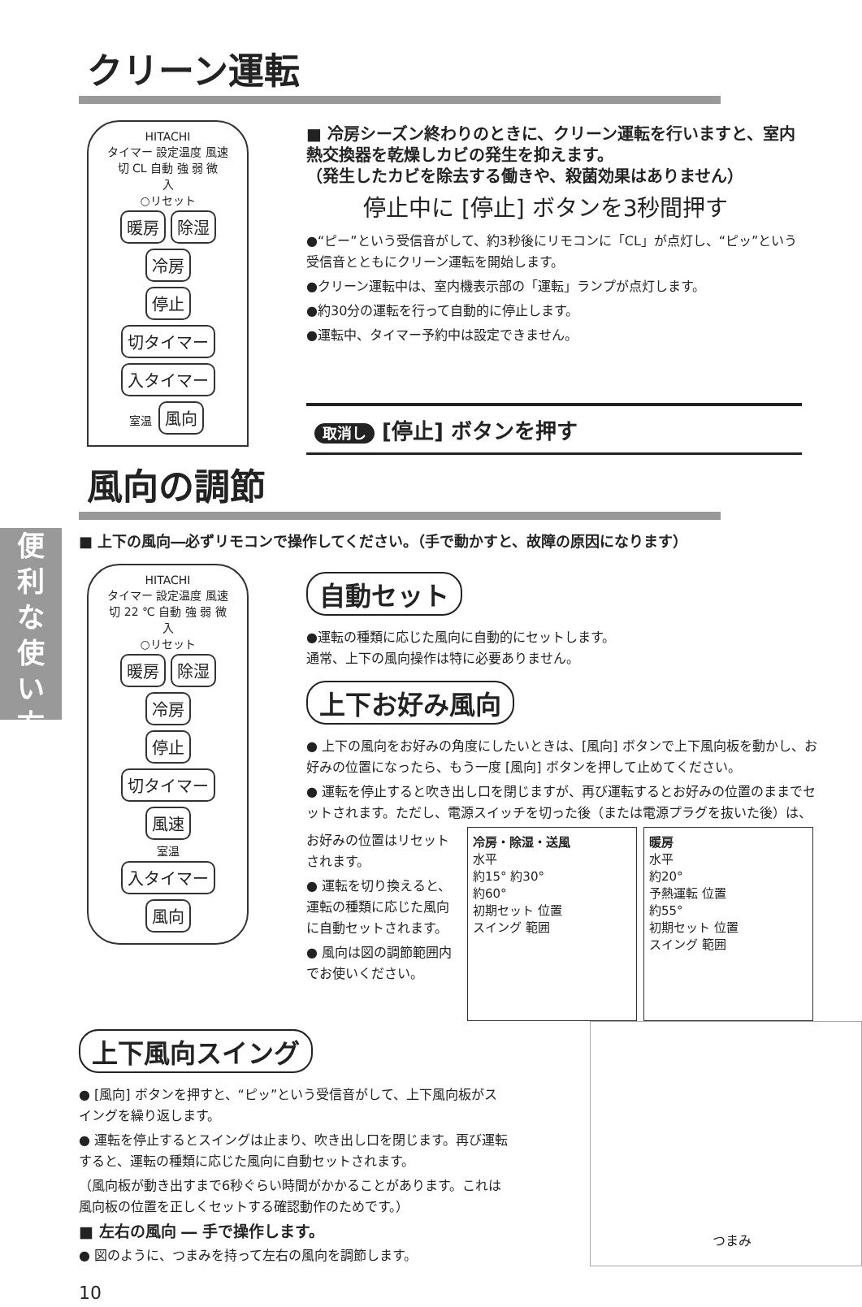クリーン運転
HITACHI
タイマー 設定温度 風速
切 CL 自動 強 弱 微
入
○リセット
暖房 除湿 冷房
停止
切タイマー 入タイマー
室温 風向
■ 冷房シーズン終わりのときに、クリーン運転を行いますと、室内熱交換器を乾燥しカビの発生を抑えます。
（発生したカビを除去する働きや、殺菌効果はありません）
停止中に [停止] ボタンを3秒間押す
●“ピー”という受信音がして、約3秒後にリモコンに「CL」が点灯し、“ピッ”という受信音とともにクリーン運転を開始します。
●クリーン運転中は、室内機表示部の「運転」ランプが点灯します。
●約30分の運転を行って自動的に停止します。
●運転中、タイマー予約中は設定できません。
取消し [停止] ボタンを押す
風向の調節
■ 上下の風向―必ずリモコンで操作してください。（手で動かすと、故障の原因になります）
便
利
な
使
い
方
HITACHI
タイマー 設定温度 風速
切 22 ℃ 自動 強 弱 微
入
○リセット
暖房 除湿 冷房
停止
切タイマー 風速
室温
入タイマー 風向
自動セット
●運転の種類に応じた風向に自動的にセットします。
通常、上下の風向操作は特に必要ありません。
上下お好み風向
● 上下の風向をお好みの角度にしたいときは、[風向] ボタンで上下風向板を動かし、お好みの位置になったら、もう一度 [風向] ボタンを押して止めてください。
● 運転を停止すると吹き出し口を閉じますが、再び運転するとお好みの位置のままでセットされます。ただし、電源スイッチを切った後（または電源プラグを抜いた後）は、
お好みの位置はリセットされます。
● 運転を切り換えると、運転の種類に応じた風向に自動セットされます。
● 風向は図の調節範囲内でお使いください。
冷房・除湿・送風
水平
約15° 約30°
約60°
初期セット 位置
スイング 範囲
暖房
水平
約20°
予熱運転 位置
約55°
初期セット 位置
スイング 範囲
上下風向スイング
● [風向] ボタンを押すと、“ピッ”という受信音がして、上下風向板がスイングを繰り返します。
● 運転を停止するとスイングは止まり、吹き出し口を閉じます。再び運転すると、運転の種類に応じた風向に自動セットされます。
（風向板が動き出すまで6秒ぐらい時間がかかることがあります。これは風向板の位置を正しくセットする確認動作のためです。）
■ 左右の風向 ― 手で操作します。
● 図のように、つまみを持って左右の風向を調節します。
10
つまみ